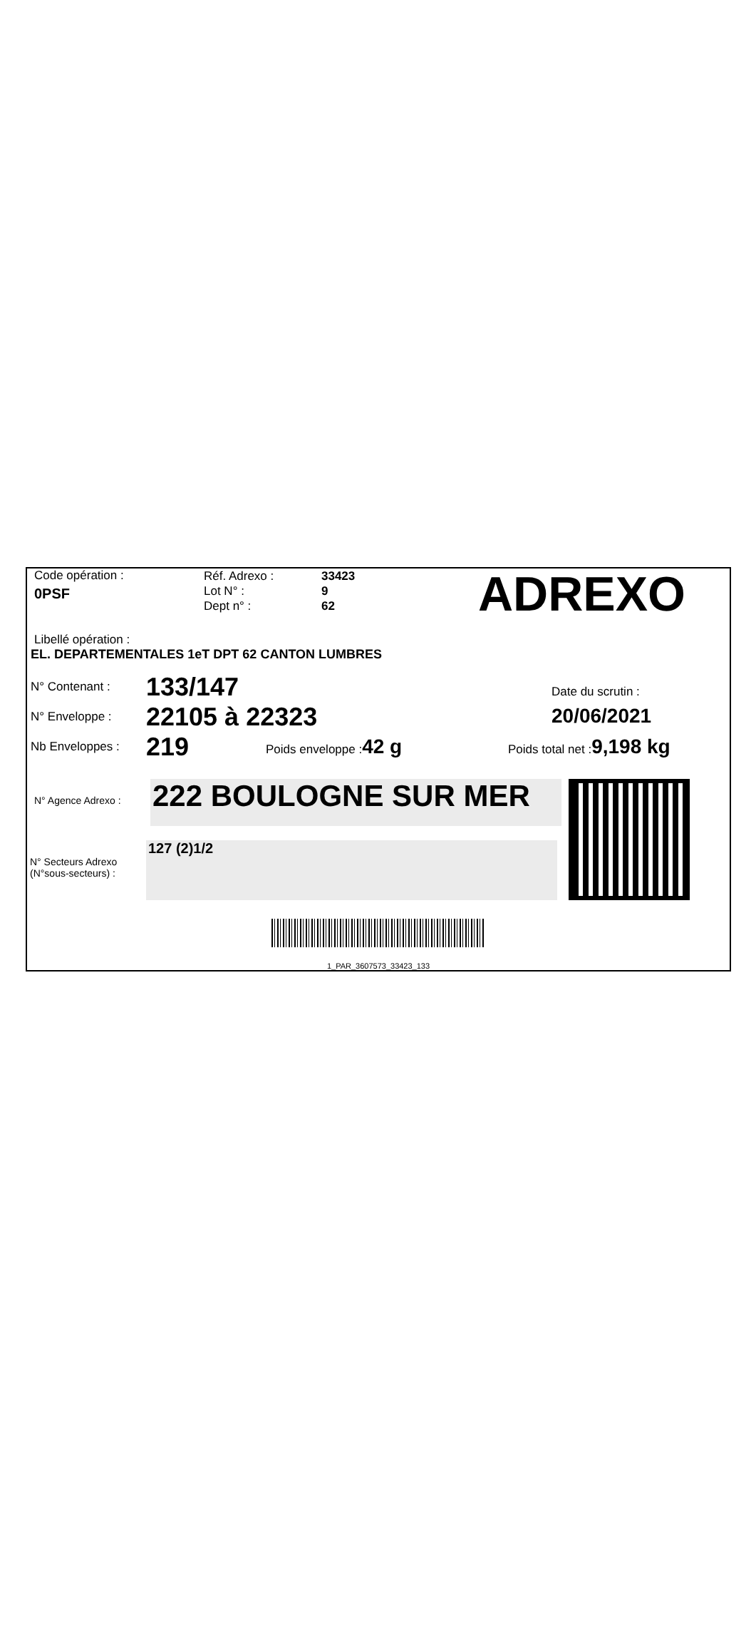Code opération :
0PSF
Réf. Adrexo :
Lot N° :
Dept n° :
33423
9
62
ADREXO
Libellé opération :
EL. DEPARTEMENTALES 1eT DPT 62 CANTON LUMBRES
N° Contenant :
133/147
N° Enveloppe :
22105 à 22323
Date du scrutin :
20/06/2021
Nb Enveloppes :
219
Poids enveloppe :42 g
Poids total net :9,198 kg
N° Agence Adrexo :
222 BOULOGNE SUR MER
N° Secteurs Adrexo
(N°sous-secteurs) :
127 (2)1/2
1_PAR_3607573_33423_133